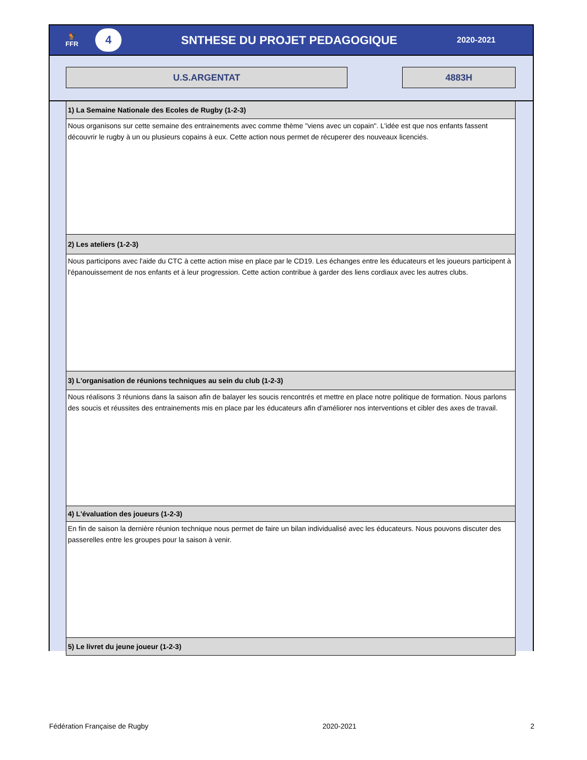🐓
FFR
4
SNTHESE DU PROJET PEDAGOGIQUE
2020-2021
U.S.ARGENTAT 4883H
1) La Semaine Nationale des Ecoles de Rugby (1-2-3)
Nous organisons sur cette semaine des entrainements avec comme thème "viens avec un copain". L'idée est que nos enfants fassent découvrir le rugby à un ou plusieurs copains à eux. Cette action nous permet de récuperer des nouveaux licenciés.
2) Les ateliers (1-2-3)
Nous participons avec l'aide du CTC à cette action mise en place par le CD19. Les échanges entre les éducateurs et les joueurs participent à l'épanouissement de nos enfants et à leur progression. Cette action contribue à garder des liens cordiaux avec les autres clubs.
3) L'organisation de réunions techniques au sein du club (1-2-3)
Nous réalisons 3 réunions dans la saison afin de balayer les soucis rencontrés et mettre en place notre politique de formation. Nous parlons des soucis et réussites des entrainements mis en place par les éducateurs afin d'améliorer nos interventions et cibler des axes de travail.
4) L'évaluation des joueurs (1-2-3)
En fin de saison la dernière réunion technique nous permet de faire un bilan individualisé avec les éducateurs. Nous pouvons discuter des passerelles entre les groupes pour la saison à venir.
5) Le livret du jeune joueur (1-2-3)
Fédération Française de Rugby 2020-2021 2